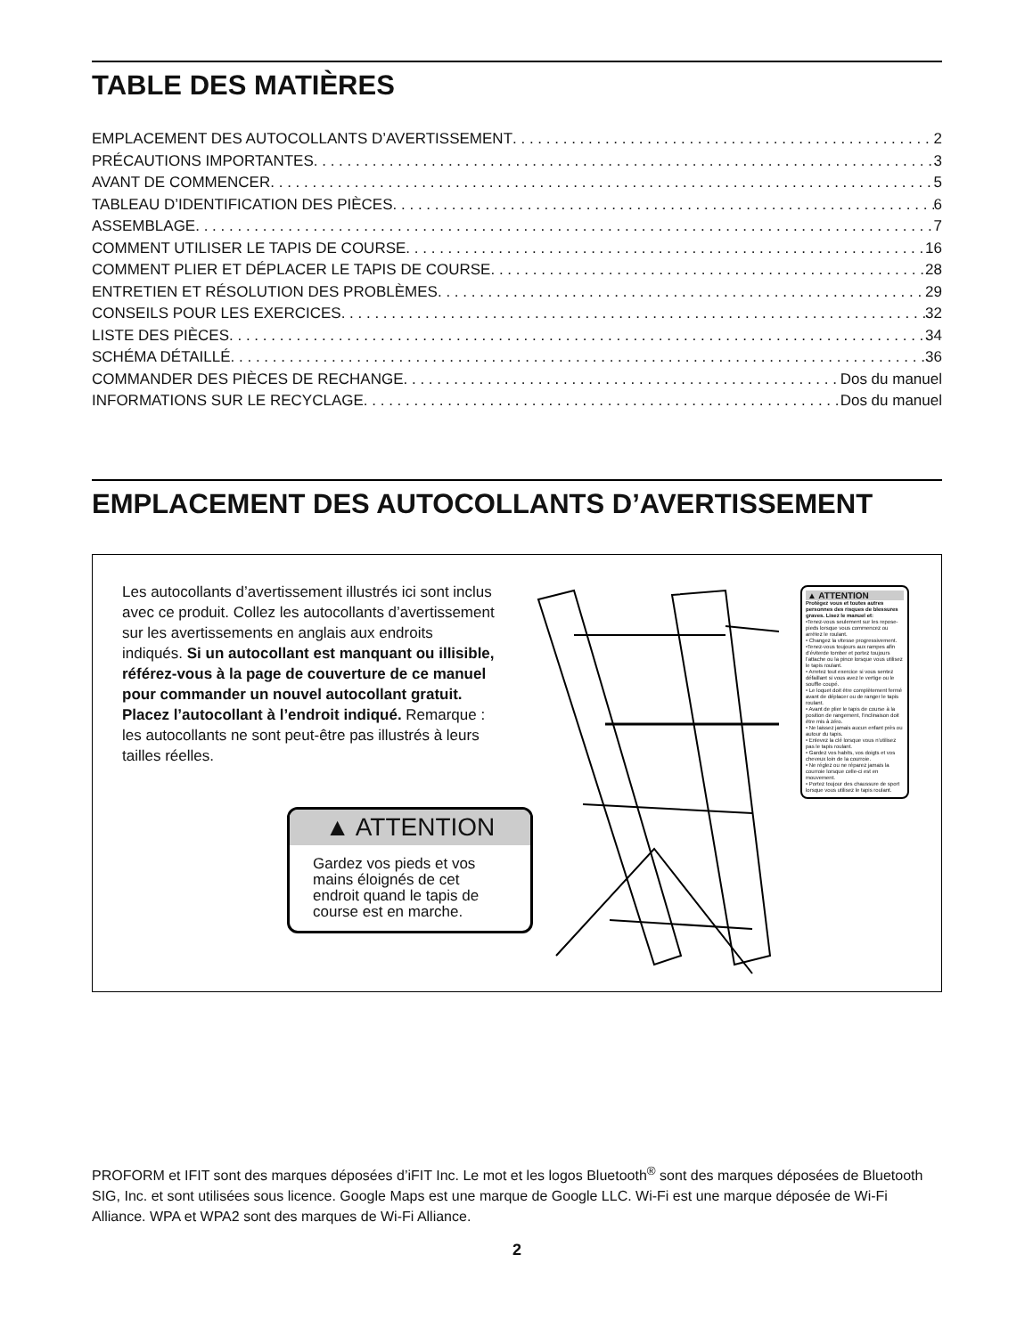TABLE DES MATIÈRES
EMPLACEMENT DES AUTOCOLLANTS D’AVERTISSEMENT 2
PRÉCAUTIONS IMPORTANTES 3
AVANT DE COMMENCER 5
TABLEAU D’IDENTIFICATION DES PIÈCES 6
ASSEMBLAGE 7
COMMENT UTILISER LE TAPIS DE COURSE 16
COMMENT PLIER ET DÉPLACER LE TAPIS DE COURSE 28
ENTRETIEN ET RÉSOLUTION DES PROBLÈMES 29
CONSEILS POUR LES EXERCICES 32
LISTE DES PIÈCES 34
SCHÉMA DÉTAILLÉ 36
COMMANDER DES PIÈCES DE RECHANGE Dos du manuel
INFORMATIONS SUR LE RECYCLAGE Dos du manuel
EMPLACEMENT DES AUTOCOLLANTS D’AVERTISSEMENT
Les autocollants d’avertissement illustrés ici sont inclus avec ce produit. Collez les autocollants d’avertissement sur les avertissements en anglais aux endroits indiqués. Si un autocollant est manquant ou illisible, référez-vous à la page de couverture de ce manuel pour commander un nouvel autocollant gratuit. Placez l’autocollant à l’endroit indiqué. Remarque : les autocollants ne sont peut-être pas illustrés à leurs tailles réelles.
▲ ATTENTION
Gardez vos pieds et vos mains éloignés de cet endroit quand le tapis de course est en marche.
▲ ATTENTION
Protégez vous et toutes autres personnes des risques de blessures graves. Lisez le manuel et:
•Tenez-vous seulement sur les repose-pieds lorsque vous commencez ou arrêtez le roulant.
• Changez la vitesse progressivement.
•Tenez-vous toujours aux rampes afin d’éviterde tomber et portez toujours l’attache ou la pince lorsque vous utilisez le tapis roulant.
• Arretez tout exercice si vous sentez défaillant si vous avez le vertige ou le souffle coupé.
• Le loquet doit être complètement fermé avant de déplacer ou de ranger le tapis roulant.
• Avant de plier le tapis de course à la position de rangement, l’inclinaison doit être mis à zéro.
• Ne laissez jamais aucun enfant près ou autour du tapis.
• Enlevez la clé lorsque vous n’utilisez pas le tapis roulant.
• Gardez vos habits, vos doigts et vos cheveux loin de la courroie.
• Ne réglez ou ne réparez jamais la courroie lorsque celle-ci est en mouvement.
• Portez toujour des chaussure de sport lorsque vous utilisez le tapis roulant.
PROFORM et IFIT sont des marques déposées d’iFIT Inc. Le mot et les logos Bluetooth<sup>®</sup> sont des marques déposées de Bluetooth SIG, Inc. et sont utilisées sous licence. Google Maps est une marque de Google LLC. Wi-Fi est une marque déposée de Wi-Fi Alliance. WPA et WPA2 sont des marques de Wi-Fi Alliance.
2